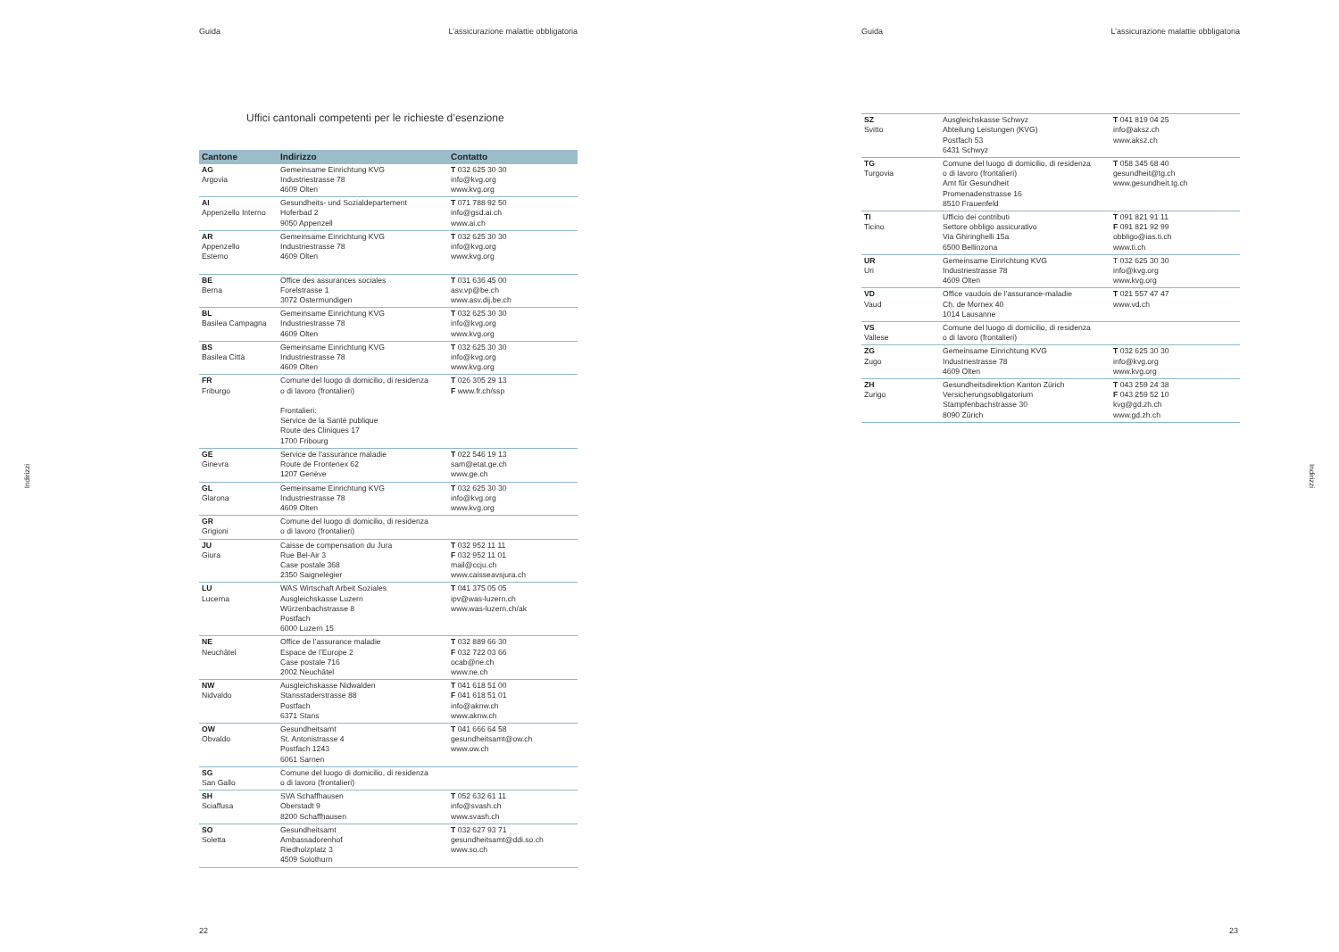Guida L’assicurazione malattie obbligatoria
Uffici cantonali competenti per le richieste d’esenzione
| Cantone | Indirizzo | Contatto |
| --- | --- | --- |
| AG Argovia | Gemeinsame Einrichtung KVG Industriestrasse 78 4609 Olten | T 032 625 30 30 info@kvg.org www.kvg.org |
| AI Appenzello Interno | Gesundheits- und Sozialdepartement Hoferbad 2 9050 Appenzell | T 071 788 92 50 info@gsd.ai.ch www.ai.ch |
| AR Appenzello Esterno | Gemeinsame Einrichtung KVG Industriestrasse 78 4609 Olten | T 032 625 30 30 info@kvg.org www.kvg.org |
| BE Berna | Office des assurances sociales Forelstrasse 1 3072 Ostermundigen | T 031 636 45 00 asv.vp@be.ch www.asv.dij.be.ch |
| BL Basilea Campagna | Gemeinsame Einrichtung KVG Industriestrasse 78 4609 Olten | T 032 625 30 30 info@kvg.org www.kvg.org |
| BS Basilea Città | Gemeinsame Einrichtung KVG Industriestrasse 78 4609 Olten | T 032 625 30 30 info@kvg.org www.kvg.org |
| FR Friburgo | Comune del luogo di domicilio, di residenza o di lavoro (frontalieri) Frontalieri: Service de la Santé publique Route des Cliniques 17 1700 Fribourg | T 026 305 29 13 F www.fr.ch/ssp |
| GE Ginevra | Service de l’assurance maladie Route de Frontenex 62 1207 Genève | T 022 546 19 13 sam@etat.ge.ch www.ge.ch |
| GL Glarona | Gemeinsame Einrichtung KVG Industriestrasse 78 4609 Olten | T 032 625 30 30 info@kvg.org www.kvg.org |
| GR Grigioni | Comune del luogo di domicilio, di residenza o di lavoro (frontalieri) | |
| JU Giura | Caisse de compensation du Jura Rue Bel-Air 3 Case postale 368 2350 Saignelégier | T 032 952 11 11 F 032 952 11 01 mail@ccju.ch www.caisseavsjura.ch |
| LU Lucerna | WAS Wirtschaft Arbeit Soziales Ausgleichskasse Luzern Würzenbachstrasse 8 Postfach 6000 Luzern 15 | T 041 375 05 05 ipv@was-luzern.ch www.was-luzern.ch/ak |
| NE Neuchâtel | Office de l’assurance maladie Espace de l’Europe 2 Case postale 716 2002 Neuchâtel | T 032 889 66 30 F 032 722 03 66 ocab@ne.ch www.ne.ch |
| NW Nidvaldo | Ausgleichskasse Nidwalden Stansstaderstrasse 88 Postfach 6371 Stans | T 041 618 51 00 F 041 618 51 01 info@aknw.ch www.aknw.ch |
| OW Obvaldo | Gesundheitsamt St. Antonistrasse 4 Postfach 1243 6061 Sarnen | T 041 666 64 58 gesundheitsamt@ow.ch www.ow.ch |
| SG San Gallo | Comune del luogo di domicilio, di residenza o di lavoro (frontalieri) | |
| SH Sciaffusa | SVA Schaffhausen Oberstadt 9 8200 Schaffhausen | T 052 632 61 11 info@svash.ch www.svash.ch |
| SO Soletta | Gesundheitsamt Ambassadorenhof Riedholzplatz 3 4509 Solothurn | T 032 627 93 71 gesundheitsamt@ddi.so.ch www.so.ch |
Indirizzi
22
Guida L’assicurazione malattie obbligatoria
| SZ Svitto | Ausgleichskasse Schwyz Abteilung Leistungen (KVG) Postfach 53 6431 Schwyz | T 041 819 04 25 info@aksz.ch www.aksz.ch |
| TG Turgovia | Comune del luogo di domicilio, di residenza o di lavoro (frontalieri) Amt für Gesundheit Promenadenstrasse 16 8510 Frauenfeld | T 058 345 68 40 gesundheit@tg.ch www.gesundheit.tg.ch |
| TI Ticino | Ufficio dei contributi Settore obbligo assicurativo Via Ghiringhelli 15a 6500 Bellinzona | T 091 821 91 11 F 091 821 92 99 obbligo@ias.ti.ch www.ti.ch |
| UR Uri | Gemeinsame Einrichtung KVG Industriestrasse 78 4609 Olten | T 032 625 30 30 info@kvg.org www.kvg.org |
| VD Vaud | Office vaudois de l’assurance-maladie Ch. de Mornex 40 1014 Lausanne | T 021 557 47 47 www.vd.ch |
| VS Vallese | Comune del luogo di domicilio, di residenza o di lavoro (frontalieri) | |
| ZG Zugo | Gemeinsame Einrichtung KVG Industriestrasse 78 4609 Olten | T 032 625 30 30 info@kvg.org www.kvg.org |
| ZH Zurigo | Gesundheitsdirektion Kanton Zürich Versicherungsobligatorium Stampfenbachstrasse 30 8090 Zürich | T 043 259 24 38 F 043 259 52 10 kvg@gd.zh.ch www.gd.zh.ch |
Indirizzi
23